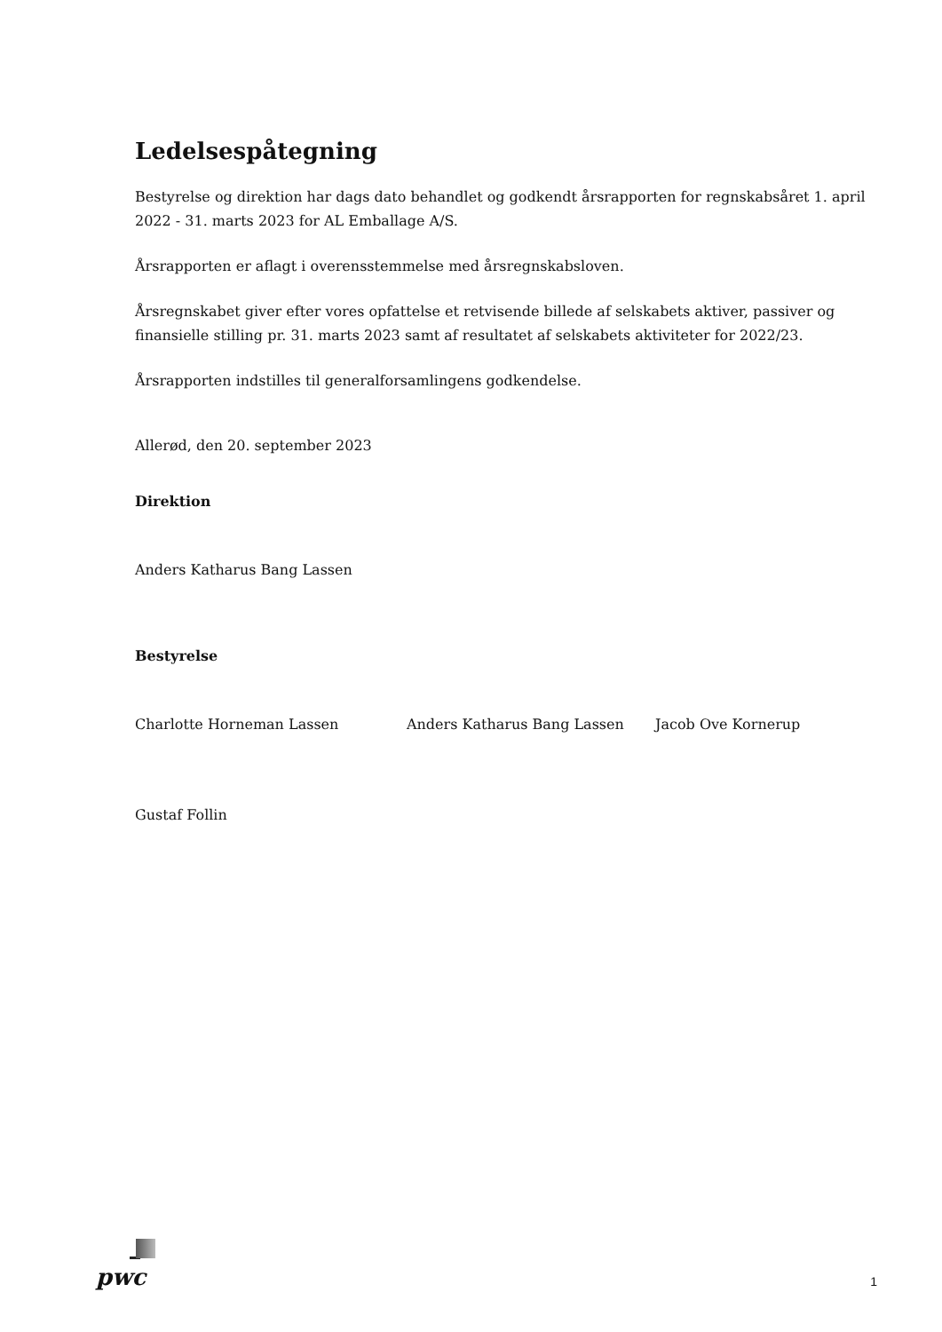Ledelsespåtegning
Bestyrelse og direktion har dags dato behandlet og godkendt årsrapporten for regnskabsåret 1. april 2022 - 31. marts 2023 for AL Emballage A/S.
Årsrapporten er aflagt i overensstemmelse med årsregnskabsloven.
Årsregnskabet giver efter vores opfattelse et retvisende billede af selskabets aktiver, passiver og finansielle stilling pr. 31. marts 2023 samt af resultatet af selskabets aktiviteter for 2022/23.
Årsrapporten indstilles til generalforsamlingens godkendelse.
Allerød, den 20. september 2023
Direktion
Anders Katharus Bang Lassen
Bestyrelse
Charlotte Horneman Lassen Anders Katharus Bang Lassen Jacob Ove Kornerup
Gustaf Follin
pwc 1